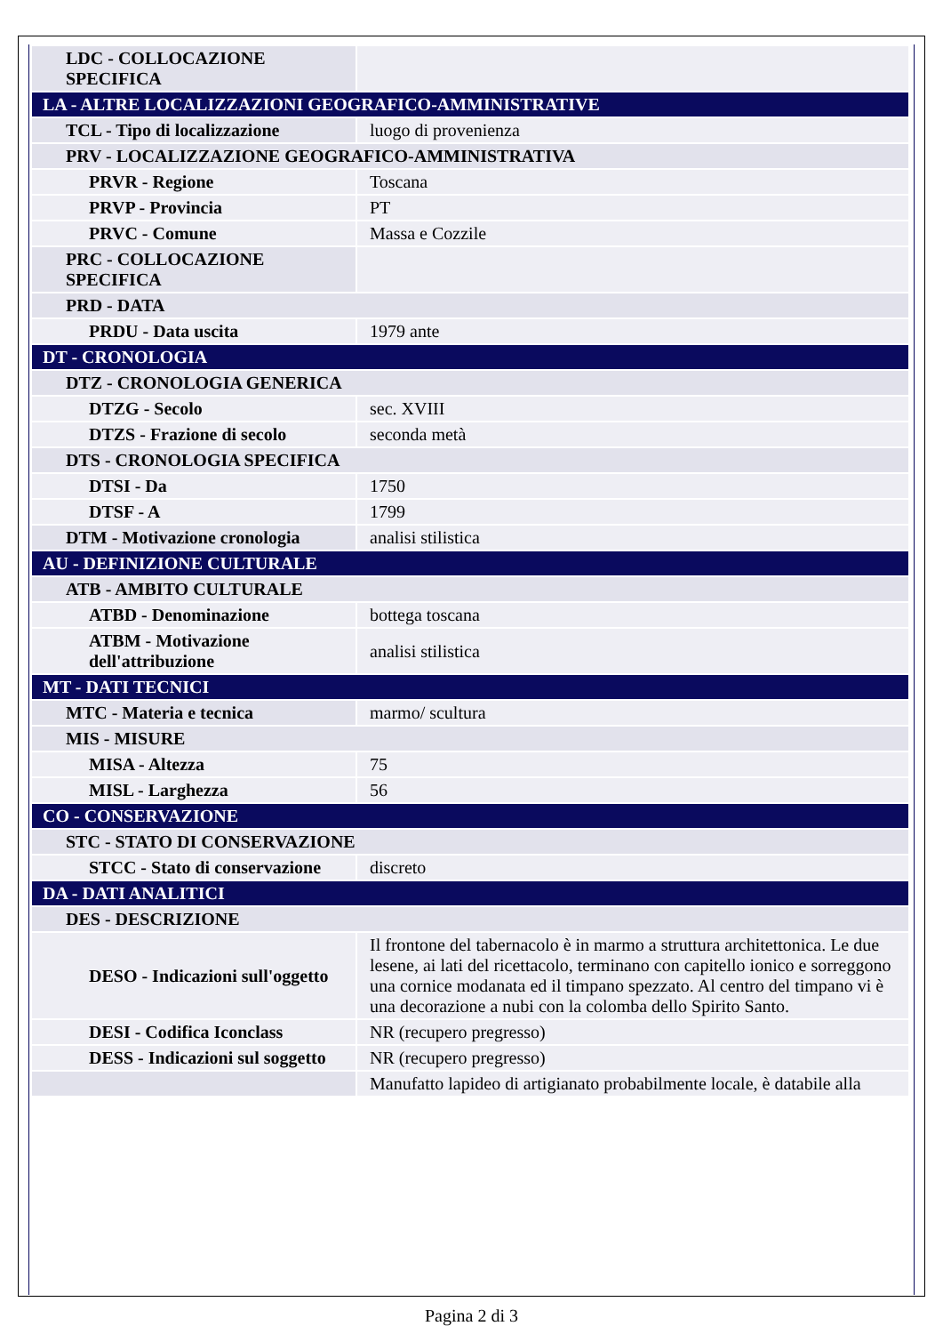| LDC - COLLOCAZIONE SPECIFICA | |
| LA - ALTRE LOCALIZZAZIONI GEOGRAFICO-AMMINISTRATIVE | |
| TCL - Tipo di localizzazione | luogo di provenienza |
| PRV - LOCALIZZAZIONE GEOGRAFICO-AMMINISTRATIVA | |
| PRVR - Regione | Toscana |
| PRVP - Provincia | PT |
| PRVC - Comune | Massa e Cozzile |
| PRC - COLLOCAZIONE SPECIFICA | |
| PRD - DATA | |
| PRDU - Data uscita | 1979 ante |
| DT - CRONOLOGIA | |
| DTZ - CRONOLOGIA GENERICA | |
| DTZG - Secolo | sec. XVIII |
| DTZS - Frazione di secolo | seconda metà |
| DTS - CRONOLOGIA SPECIFICA | |
| DTSI - Da | 1750 |
| DTSF - A | 1799 |
| DTM - Motivazione cronologia | analisi stilistica |
| AU - DEFINIZIONE CULTURALE | |
| ATB - AMBITO CULTURALE | |
| ATBD - Denominazione | bottega toscana |
| ATBM - Motivazione dell'attribuzione | analisi stilistica |
| MT - DATI TECNICI | |
| MTC - Materia e tecnica | marmo/ scultura |
| MIS - MISURE | |
| MISA - Altezza | 75 |
| MISL - Larghezza | 56 |
| CO - CONSERVAZIONE | |
| STC - STATO DI CONSERVAZIONE | |
| STCC - Stato di conservazione | discreto |
| DA - DATI ANALITICI | |
| DES - DESCRIZIONE | |
| DESO - Indicazioni sull'oggetto | Il frontone del tabernacolo è in marmo a struttura architettonica. Le due lesene, ai lati del ricettacolo, terminano con capitello ionico e sorreggono una cornice modanata ed il timpano spezzato. Al centro del timpano vi è una decorazione a nubi con la colomba dello Spirito Santo. |
| DESI - Codifica Iconclass | NR (recupero pregresso) |
| DESS - Indicazioni sul soggetto | NR (recupero pregresso) |
| | Manufatto lapideo di artigianato probabilmente locale, è databile alla |
Pagina 2 di 3